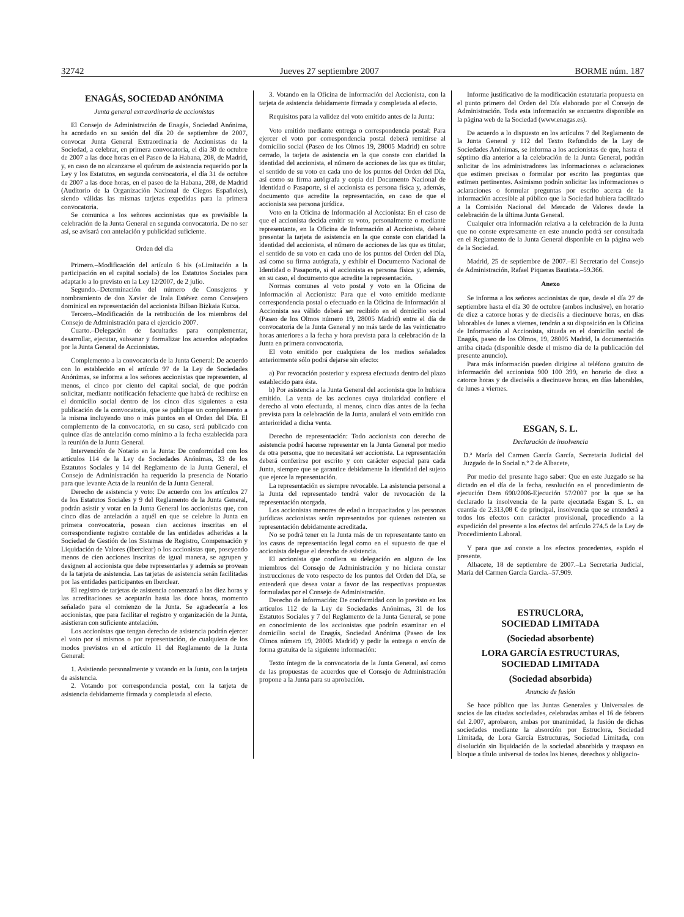32742 Jueves 27 septiembre 2007 BORME núm. 187
ENAGÁS, SOCIEDAD ANÓNIMA
Junta general extraordinaria de accionistas
El Consejo de Administración de Enagás, Sociedad Anónima, ha acordado en su sesión del día 20 de septiembre de 2007, convocar Junta General Extraordinaria de Accionistas de la Sociedad, a celebrar, en primera convocatoria, el día 30 de octubre de 2007 a las doce horas en el Paseo de la Habana, 208, de Madrid, y, en caso de no alcanzarse el quórum de asistencia requerido por la Ley y los Estatutos, en segunda convocatoria, el día 31 de octubre de 2007 a las doce horas, en el paseo de la Habana, 208, de Madrid (Auditorio de la Organización Nacional de Ciegos Españoles), siendo válidas las mismas tarjetas expedidas para la primera convocatoria.
Se comunica a los señores accionistas que es previsible la celebración de la Junta General en segunda convocatoria. De no ser así, se avisará con antelación y publicidad suficiente.
Orden del día
Primero.–Modificación del artículo 6 bis («Limitación a la participación en el capital social») de los Estatutos Sociales para adaptarlo a lo previsto en la Ley 12/2007, de 2 julio.
Segundo.–Determinación del número de Consejeros y nombramiento de don Xavier de Irala Estévez como Consejero dominical en representación del accionista Bilbao Bizkaia Kutxa.
Tercero.–Modificación de la retribución de los miembros del Consejo de Administración para el ejercicio 2007.
Cuarto.–Delegación de facultades para complementar, desarrollar, ejecutar, subsanar y formalizar los acuerdos adoptados por la Junta General de Accionistas.
Complemento a la convocatoria de la Junta General: De acuerdo con lo establecido en el artículo 97 de la Ley de Sociedades Anónimas, se informa a los señores accionistas que representen, al menos, el cinco por ciento del capital social, de que podrán solicitar, mediante notificación fehaciente que habrá de recibirse en el domicilio social dentro de los cinco días siguientes a esta publicación de la convocatoria, que se publique un complemento a la misma incluyendo uno o más puntos en el Orden del Día. El complemento de la convocatoria, en su caso, será publicado con quince días de antelación como mínimo a la fecha establecida para la reunión de la Junta General.
Intervención de Notario en la Junta: De conformidad con los artículos 114 de la Ley de Sociedades Anónimas, 33 de los Estatutos Sociales y 14 del Reglamento de la Junta General, el Consejo de Administración ha requerido la presencia de Notario para que levante Acta de la reunión de la Junta General.
Derecho de asistencia y voto: De acuerdo con los artículos 27 de los Estatutos Sociales y 9 del Reglamento de la Junta General, podrán asistir y votar en la Junta General los accionistas que, con cinco días de antelación a aquél en que se celebre la Junta en primera convocatoria, posean cien acciones inscritas en el correspondiente registro contable de las entidades adheridas a la Sociedad de Gestión de los Sistemas de Registro, Compensación y Liquidación de Valores (Iberclear) o los accionistas que, poseyendo menos de cien acciones inscritas de igual manera, se agrupen y designen al accionista que debe representarles y además se provean de la tarjeta de asistencia. Las tarjetas de asistencia serán facilitadas por las entidades participantes en Iberclear.
El registro de tarjetas de asistencia comenzará a las diez horas y las acreditaciones se aceptarán hasta las doce horas, momento señalado para el comienzo de la Junta. Se agradecería a los accionistas, que para facilitar el registro y organización de la Junta, asistieran con suficiente antelación.
Los accionistas que tengan derecho de asistencia podrán ejercer el voto por sí mismos o por representación, de cualquiera de los modos previstos en el artículo 11 del Reglamento de la Junta General:
1. Asistiendo personalmente y votando en la Junta, con la tarjeta de asistencia.
2. Votando por correspondencia postal, con la tarjeta de asistencia debidamente firmada y completada al efecto.
3. Votando en la Oficina de Información del Accionista, con la tarjeta de asistencia debidamente firmada y completada al efecto.
Requisitos para la validez del voto emitido antes de la Junta:
Voto emitido mediante entrega o correspondencia postal: Para ejercer el voto por correspondencia postal deberá remitirse al domicilio social (Paseo de los Olmos 19, 28005 Madrid) en sobre cerrado, la tarjeta de asistencia en la que conste con claridad la identidad del accionista, el número de acciones de las que es titular, el sentido de su voto en cada uno de los puntos del Orden del Día, así como su firma autógrafa y copia del Documento Nacional de Identidad o Pasaporte, si el accionista es persona física y, además, documento que acredite la representación, en caso de que el accionista sea persona jurídica.
Voto en la Oficina de Información al Accionista: En el caso de que el accionista decida emitir su voto, personalmente o mediante representante, en la Oficina de Información al Accionista, deberá presentar la tarjeta de asistencia en la que conste con claridad la identidad del accionista, el número de acciones de las que es titular, el sentido de su voto en cada uno de los puntos del Orden del Día, así como su firma autógrafa, y exhibir el Documento Nacional de Identidad o Pasaporte, si el accionista es persona física y, además, en su caso, el documento que acredite la representación.
Normas comunes al voto postal y voto en la Oficina de Información al Accionista: Para que el voto emitido mediante correspondencia postal o efectuado en la Oficina de Información al Accionista sea válido deberá ser recibido en el domicilio social (Paseo de los Olmos número 19, 28005 Madrid) entre el día de convocatoria de la Junta General y no más tarde de las veinticuatro horas anteriores a la fecha y hora prevista para la celebración de la Junta en primera convocatoria.
El voto emitido por cualquiera de los medios señalados anteriormente sólo podrá dejarse sin efecto:
a) Por revocación posterior y expresa efectuada dentro del plazo establecido para ésta.
b) Por asistencia a la Junta General del accionista que lo hubiera emitido. La venta de las acciones cuya titularidad confiere el derecho al voto efectuada, al menos, cinco días antes de la fecha prevista para la celebración de la Junta, anulará el voto emitido con anterioridad a dicha venta.
Derecho de representación: Todo accionista con derecho de asistencia podrá hacerse representar en la Junta General por medio de otra persona, que no necesitará ser accionista. La representación deberá conferirse por escrito y con carácter especial para cada Junta, siempre que se garantice debidamente la identidad del sujeto que ejerce la representación.
La representación es siempre revocable. La asistencia personal a la Junta del representado tendrá valor de revocación de la representación otorgada.
Los accionistas menores de edad o incapacitados y las personas jurídicas accionistas serán representados por quienes ostenten su representación debidamente acreditada.
No se podrá tener en la Junta más de un representante tanto en los casos de representación legal como en el supuesto de que el accionista delegue el derecho de asistencia.
El accionista que confiera su delegación en alguno de los miembros del Consejo de Administración y no hiciera constar instrucciones de voto respecto de los puntos del Orden del Día, se entenderá que desea votar a favor de las respectivas propuestas formuladas por el Consejo de Administración.
Derecho de información: De conformidad con lo previsto en los artículos 112 de la Ley de Sociedades Anónimas, 31 de los Estatutos Sociales y 7 del Reglamento de la Junta General, se pone en conocimiento de los accionistas que podrán examinar en el domicilio social de Enagás, Sociedad Anónima (Paseo de los Olmos número 19, 28005 Madrid) y pedir la entrega o envío de forma gratuita de la siguiente información:
Texto íntegro de la convocatoria de la Junta General, así como de las propuestas de acuerdos que el Consejo de Administración propone a la Junta para su aprobación.
Informe justificativo de la modificación estatutaria propuesta en el punto primero del Orden del Día elaborado por el Consejo de Administración. Toda esta información se encuentra disponible en la página web de la Sociedad (www.enagas.es).
De acuerdo a lo dispuesto en los artículos 7 del Reglamento de la Junta General y 112 del Texto Refundido de la Ley de Sociedades Anónimas, se informa a los accionistas de que, hasta el séptimo día anterior a la celebración de la Junta General, podrán solicitar de los administradores las informaciones o aclaraciones que estimen precisas o formular por escrito las preguntas que estimen pertinentes. Asimismo podrán solicitar las informaciones o aclaraciones o formular preguntas por escrito acerca de la información accesible al público que la Sociedad hubiera facilitado a la Comisión Nacional del Mercado de Valores desde la celebración de la última Junta General.
Cualquier otra información relativa a la celebración de la Junta que no conste expresamente en este anuncio podrá ser consultada en el Reglamento de la Junta General disponible en la página web de la Sociedad.
Madrid, 25 de septiembre de 2007.–El Secretario del Consejo de Administración, Rafael Piqueras Bautista.–59.366.
Anexo
Se informa a los señores accionistas de que, desde el día 27 de septiembre hasta el día 30 de octubre (ambos inclusive), en horario de diez a catorce horas y de dieciséis a diecinueve horas, en días laborables de lunes a viernes, tendrán a su disposición en la Oficina de Información al Accionista, situada en el domicilio social de Enagás, paseo de los Olmos, 19, 28005 Madrid, la documentación arriba citada (disponible desde el mismo día de la publicación del presente anuncio).
Para más información pueden dirigirse al teléfono gratuito de información del accionista 900 100 399, en horario de diez a catorce horas y de dieciséis a diecinueve horas, en días laborables, de lunes a viernes.
ESGAN, S. L.
Declaración de insolvencia
D.ª María del Carmen García García, Secretaria Judicial del Juzgado de lo Social n.º 2 de Albacete,
Por medio del presente hago saber: Que en este Juzgado se ha dictado en el día de la fecha, resolución en el procedimiento de ejecución Dem 690/2006-Ejecución 57/2007 por la que se ha declarado la insolvencia de la parte ejecutada Esgan S. L. en cuantía de 2.313,08 € de principal, insolvencia que se entenderá a todos los efectos con carácter provisional, procediendo a la expedición del presente a los efectos del artículo 274.5 de la Ley de Procedimiento Laboral.
Y para que así conste a los efectos procedentes, expido el presente.
Albacete, 18 de septiembre de 2007.–La Secretaria Judicial, María del Carmen García García.–57.909.
ESTRUCLORA,
SOCIEDAD LIMITADA
(Sociedad absorbente)
LORA GARCÍA ESTRUCTURAS,
SOCIEDAD LIMITADA
(Sociedad absorbida)
Anuncio de fusión
Se hace público que las Juntas Generales y Universales de socios de las citadas sociedades, celebradas ambas el 16 de febrero del 2.007, aprobaron, ambas por unanimidad, la fusión de dichas sociedades mediante la absorción por Estruclora, Sociedad Limitada, de Lora García Estructuras, Sociedad Limitada, con disolución sin liquidación de la sociedad absorbida y traspaso en bloque a título universal de todos los bienes, derechos y obligacio-